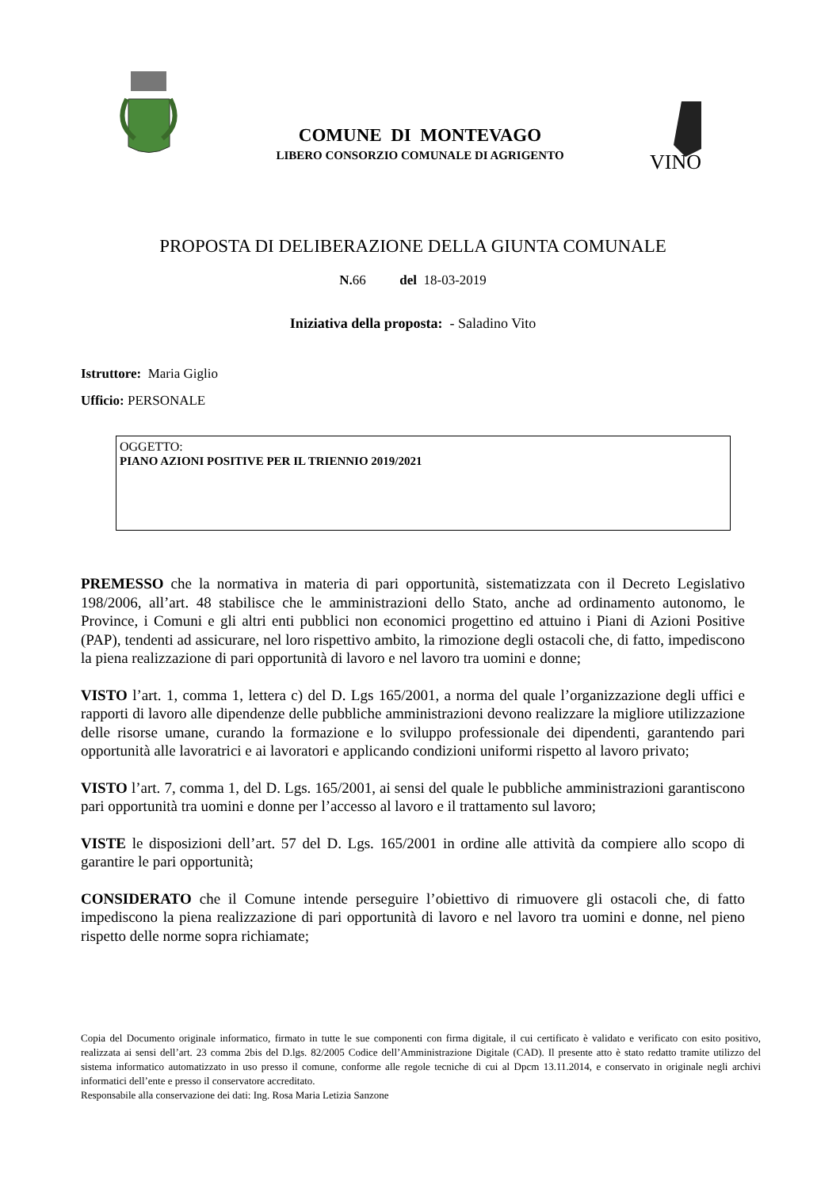COMUNE DI MONTEVAGO
LIBERO CONSORZIO COMUNALE DI AGRIGENTO
VINO
PROPOSTA DI DELIBERAZIONE DELLA GIUNTA COMUNALE
N. 66 del 18-03-2019
Iniziativa della proposta: - Saladino Vito
Istruttore: Maria Giglio
Ufficio: PERSONALE
OGGETTO:
PIANO AZIONI POSITIVE PER IL TRIENNIO 2019/2021
PREMESSO che la normativa in materia di pari opportunità, sistematizzata con il Decreto Legislativo 198/2006, all’art. 48 stabilisce che le amministrazioni dello Stato, anche ad ordinamento autonomo, le Province, i Comuni e gli altri enti pubblici non economici progettino ed attuino i Piani di Azioni Positive (PAP), tendenti ad assicurare, nel loro rispettivo ambito, la rimozione degli ostacoli che, di fatto, impediscono la piena realizzazione di pari opportunità di lavoro e nel lavoro tra uomini e donne;
VISTO l’art. 1, comma 1, lettera c) del D. Lgs 165/2001, a norma del quale l’organizzazione degli uffici e rapporti di lavoro alle dipendenze delle pubbliche amministrazioni devono realizzare la migliore utilizzazione delle risorse umane, curando la formazione e lo sviluppo professionale dei dipendenti, garantendo pari opportunità alle lavoratrici e ai lavoratori e applicando condizioni uniformi rispetto al lavoro privato;
VISTO l’art. 7, comma 1, del D. Lgs. 165/2001, ai sensi del quale le pubbliche amministrazioni garantiscono pari opportunità tra uomini e donne per l’accesso al lavoro e il trattamento sul lavoro;
VISTE le disposizioni dell’art. 57 del D. Lgs. 165/2001 in ordine alle attività da compiere allo scopo di garantire le pari opportunità;
CONSIDERATO che il Comune intende perseguire l’obiettivo di rimuovere gli ostacoli che, di fatto impediscono la piena realizzazione di pari opportunità di lavoro e nel lavoro tra uomini e donne, nel pieno rispetto delle norme sopra richiamate;
Copia del Documento originale informatico, firmato in tutte le sue componenti con firma digitale, il cui certificato è validato e verificato con esito positivo, realizzata ai sensi dell’art. 23 comma 2bis del D.lgs. 82/2005 Codice dell’Amministrazione Digitale (CAD). Il presente atto è stato redatto tramite utilizzo del sistema informatico automatizzato in uso presso il comune, conforme alle regole tecniche di cui al Dpcm 13.11.2014, e conservato in originale negli archivi informatici dell’ente e presso il conservatore accreditato.
Responsabile alla conservazione dei dati: Ing. Rosa Maria Letizia Sanzone